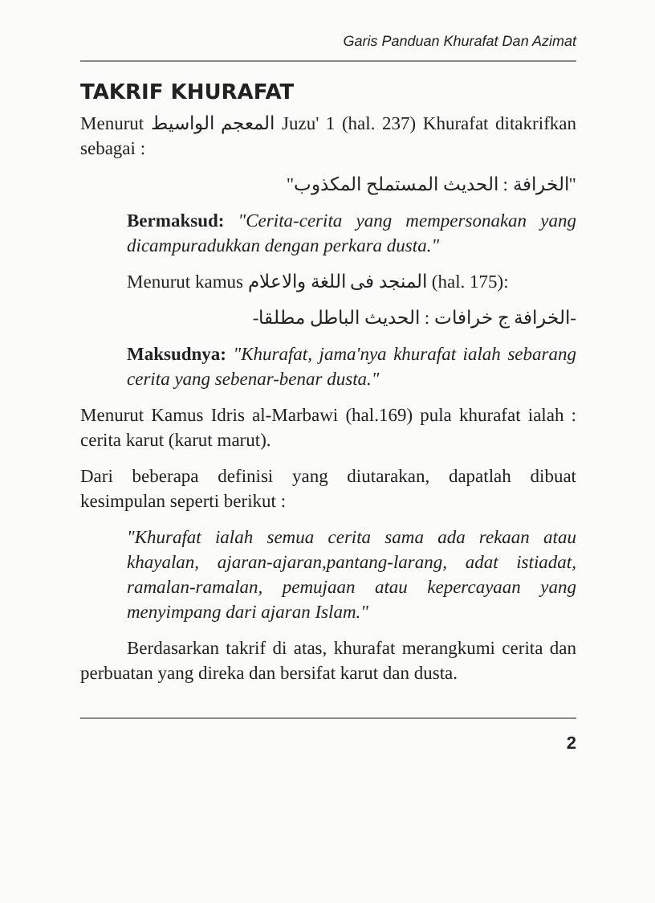Garis Panduan Khurafat Dan Azimat
TAKRIF KHURAFAT
Menurut المعجم الواسيط Juzu' 1 (hal. 237) Khurafat ditakrifkan sebagai :
"الخرافة : الحديث المستملح المكذوب"
Bermaksud: "Cerita-cerita yang mempersonakan yang dicampuradukkan dengan perkara dusta."
Menurut kamus المنجد فى اللغة والاعلام (hal. 175):
-الخرافة ج خرافات : الحديث الباطل مطلقا-
Maksudnya: "Khurafat, jama'nya khurafat ialah sebarang cerita yang sebenar-benar dusta."
Menurut Kamus Idris al-Marbawi (hal.169) pula khurafat ialah : cerita karut (karut marut).
Dari beberapa definisi yang diutarakan, dapatlah dibuat kesimpulan seperti berikut :
"Khurafat ialah semua cerita sama ada rekaan atau khayalan, ajaran-ajaran,pantang-larang, adat istiadat, ramalan-ramalan, pemujaan atau kepercayaan yang menyimpang dari ajaran Islam."
Berdasarkan takrif di atas, khurafat merangkumi cerita dan perbuatan yang direka dan bersifat karut dan dusta.
2